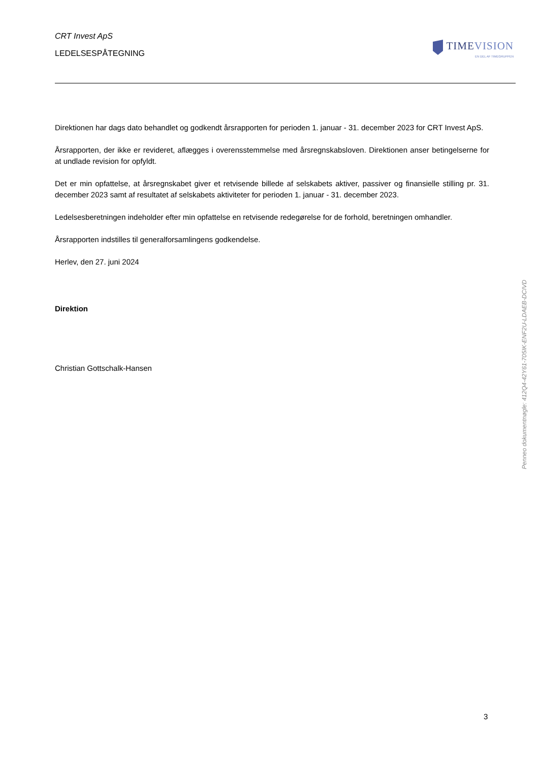CRT Invest ApS
LEDELSESPÅTEGNING
TIMEVISION
EN DEL AF TIMEGRUPPEN
Direktionen har dags dato behandlet og godkendt årsrapporten for perioden 1. januar - 31. december 2023 for CRT Invest ApS.
Årsrapporten, der ikke er revideret, aflægges i overensstemmelse med årsregnskabsloven. Direktionen anser betingelserne for at undlade revision for opfyldt.
Det er min opfattelse, at årsregnskabet giver et retvisende billede af selskabets aktiver, passiver og finansielle stilling pr. 31. december 2023 samt af resultatet af selskabets aktiviteter for perioden 1. januar - 31. december 2023.
Ledelsesberetningen indeholder efter min opfattelse en retvisende redegørelse for de forhold, beretningen omhandler.
Årsrapporten indstilles til generalforsamlingens godkendelse.
Herlev, den 27. juni 2024
Direktion
Christian Gottschalk-Hansen
Penneo dokumentnøgle: 412Q4-42Y61-705IK-ENF2U-LDAEB-DCIVD
3